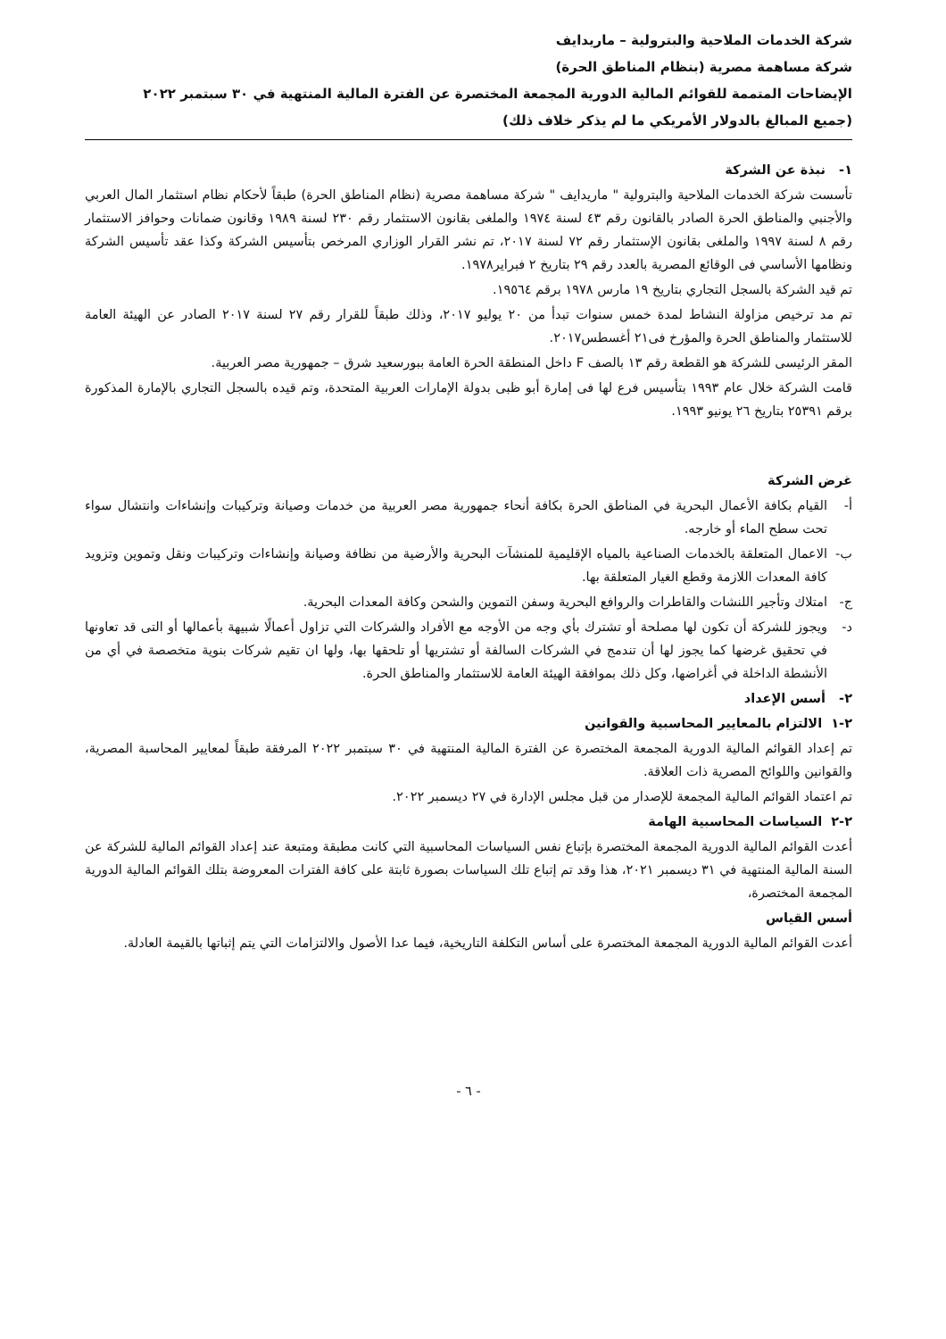شركة الخدمات الملاحية والبترولية – ماريدايف
شركة مساهمة مصرية (بنظام المناطق الحرة)
الإيضاحات المتممة للقوائم المالية الدورية المجمعة المختصرة عن الفترة المالية المنتهية في ٣٠ سبتمبر ٢٠٢٢
(جميع المبالغ بالدولار الأمريكي ما لم يذكر خلاف ذلك)
١- نبذة عن الشركة
تأسست شركة الخدمات الملاحية والبترولية " ماريدايف " شركة مساهمة مصرية (نظام المناطق الحرة) طبقاً لأحكام نظام استثمار المال العربي والأجنبي والمناطق الحرة الصادر بالقانون رقم ٤٣ لسنة ١٩٧٤ والملغى بقانون الاستثمار رقم ٢٣٠ لسنة ١٩٨٩ وقانون ضمانات وحوافز الاستثمار رقم ٨ لسنة ١٩٩٧ والملغى بقانون الإستثمار رقم ٧٢ لسنة ٢٠١٧، تم نشر القرار الوزاري المرخص بتأسيس الشركة وكذا عقد تأسيس الشركة ونظامها الأساسي فى الوقائع المصرية بالعدد رقم ٢٩ بتاريخ ٢ فبراير١٩٧٨.
تم قيد الشركة بالسجل التجاري بتاريخ ١٩ مارس ١٩٧٨ برقم ١٩٥٦٤.
تم مد ترخيص مزاولة النشاط لمدة خمس سنوات تبدأ من ٢٠ يوليو ٢٠١٧، وذلك طبقاً للقرار رقم ٢٧ لسنة ٢٠١٧ الصادر عن الهيئة العامة للاستثمار والمناطق الحرة والمؤرخ فى٢١ أغسطس٢٠١٧.
المقر الرئيسى للشركة هو القطعة رقم ١٣ بالصف F داخل المنطقة الحرة العامة ببورسعيد شرق – جمهورية مصر العربية.
قامت الشركة خلال عام ١٩٩٣ بتأسيس فرع لها فى إمارة أبو ظبى بدولة الإمارات العربية المتحدة، وتم قيده بالسجل التجاري بالإمارة المذكورة برقم ٢٥٣٩١ بتاريخ ٢٦ يونيو ١٩٩٣.
غرض الشركة
أ- القيام بكافة الأعمال البحرية في المناطق الحرة بكافة أنحاء جمهورية مصر العربية من خدمات وصيانة وتركيبات وإنشاءات وانتشال سواء تحت سطح الماء أو خارجه.
ب- الاعمال المتعلقة بالخدمات الصناعية بالمياه الإقليمية للمنشآت البحرية والأرضية من نظافة وصيانة وإنشاءات وتركيبات ونقل وتموين وتزويد كافة المعدات اللازمة وقطع الغيار المتعلقة بها.
ج- امتلاك وتأجير اللنشات والقاطرات والروافع البحرية وسفن التموين والشحن وكافة المعدات البحرية.
د- ويجوز للشركة أن تكون لها مصلحة أو تشترك بأي وجه من الأوجه مع الأفراد والشركات التي تزاول أعمالًا شبيهة بأعمالها أو التى قد تعاونها في تحقيق غرضها كما يجوز لها أن تندمج في الشركات السالفة أو تشتريها أو تلحقها بها، ولها ان تقيم شركات بنوية متخصصة في أي من الأنشطة الداخلة في أغراضها، وكل ذلك بموافقة الهيئة العامة للاستثمار والمناطق الحرة.
٢- أسس الإعداد
٢-١ الالتزام بالمعايير المحاسبية والقوانين
تم إعداد القوائم المالية الدورية المجمعة المختصرة عن الفترة المالية المنتهية في ٣٠ سبتمبر ٢٠٢٢ المرفقة طبقاً لمعايير المحاسبة المصرية، والقوانين واللوائح المصرية ذات العلاقة.
تم اعتماد القوائم المالية المجمعة للإصدار من قبل مجلس الإدارة في ٢٧ ديسمبر ٢٠٢٢.
٢-٢ السياسات المحاسبية الهامة
أعدت القوائم المالية الدورية المجمعة المختصرة بإتباع نفس السياسات المحاسبية التي كانت مطبقة ومتبعة عند إعداد القوائم المالية للشركة عن السنة المالية المنتهية في ٣١ ديسمبر ٢٠٢١، هذا وقد تم إتباع تلك السياسات بصورة ثابتة على كافة الفترات المعروضة بتلك القوائم المالية الدورية المجمعة المختصرة،
أسس القياس
أعدت القوائم المالية الدورية المجمعة المختصرة على أساس التكلفة التاريخية، فيما عدا الأصول والالتزامات التي يتم إثباتها بالقيمة العادلة.
- ٦ -